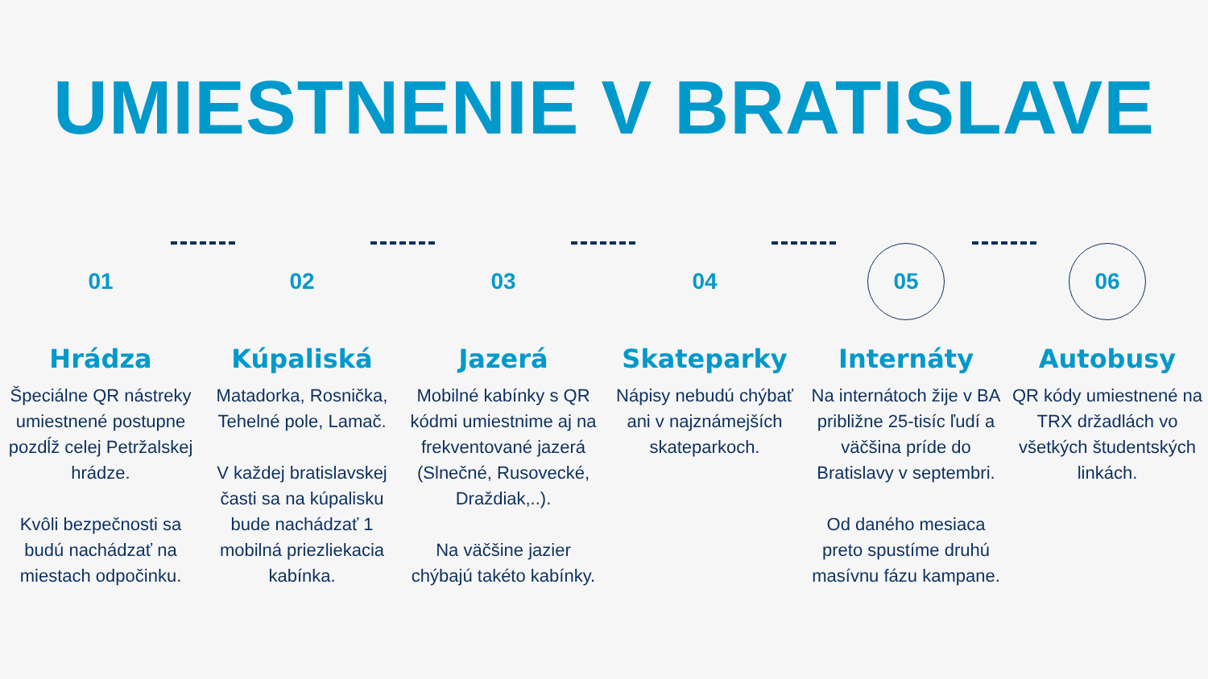UMIESTNENIE V BRATISLAVE
01 02 03 04 05 06
Hrádza
Špeciálne QR nástreky umiestnené postupne pozdĺž celej Petržalskej hrádze.
Kvôli bezpečnosti sa budú nachádzať na miestach odpočinku.
Kúpaliská
Matadorka, Rosnička, Tehelné pole, Lamač.
V každej bratislavskej časti sa na kúpalisku bude nachádzať 1 mobilná priezliekacia kabínka.
Jazerá
Mobilné kabínky s QR kódmi umiestnime aj na frekventované jazerá (Slnečné, Rusovecké, Draždiak,..).
Na väčšine jazier chýbajú takéto kabínky.
Skateparky
Nápisy nebudú chýbať ani v najznámejších skateparkoch.
Internáty
Na internátoch žije v BA približne 25-tisíc ľudí a väčšina príde do Bratislavy v septembri.
Od daného mesiaca preto spustíme druhú masívnu fázu kampane.
Autobusy
QR kódy umiestnené na TRX držadlách vo všetkých študentských linkách.